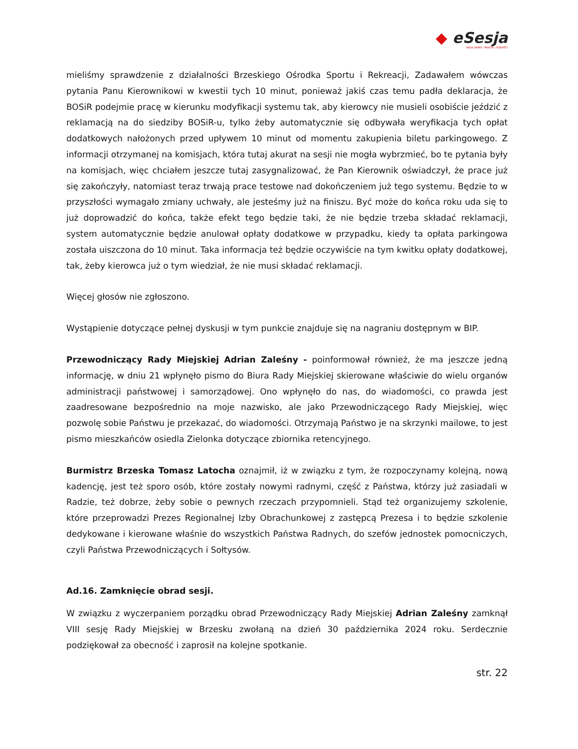◆ eSesja
RADA GMINY / MIASTA / POWIATU
mieliśmy sprawdzenie z działalności Brzeskiego Ośrodka Sportu i Rekreacji, Zadawałem wówczas pytania Panu Kierownikowi w kwestii tych 10 minut, ponieważ jakiś czas temu padła deklaracja, że BOSiR podejmie pracę w kierunku modyfikacji systemu tak, aby kierowcy nie musieli osobiście jeździć z reklamacją na do siedziby BOSiR-u, tylko żeby automatycznie się odbywała weryfikacja tych opłat dodatkowych nałożonych przed upływem 10 minut od momentu zakupienia biletu parkingowego. Z informacji otrzymanej na komisjach, która tutaj akurat na sesji nie mogła wybrzmieć, bo te pytania były na komisjach, więc chciałem jeszcze tutaj zasygnalizować, że Pan Kierownik oświadczył, że prace już się zakończyły, natomiast teraz trwają prace testowe nad dokończeniem już tego systemu. Będzie to w przyszłości wymagało zmiany uchwały, ale jesteśmy już na finiszu. Być może do końca roku uda się to już doprowadzić do końca, także efekt tego będzie taki, że nie będzie trzeba składać reklamacji, system automatycznie będzie anulował opłaty dodatkowe w przypadku, kiedy ta opłata parkingowa została uiszczona do 10 minut. Taka informacja też będzie oczywiście na tym kwitku opłaty dodatkowej, tak, żeby kierowca już o tym wiedział, że nie musi składać reklamacji.
Więcej głosów nie zgłoszono.
Wystąpienie dotyczące pełnej dyskusji w tym punkcie znajduje się na nagraniu dostępnym w BIP.
Przewodniczący Rady Miejskiej Adrian Zaleśny - poinformował również, że ma jeszcze jedną informację, w dniu 21 wpłynęło pismo do Biura Rady Miejskiej skierowane właściwie do wielu organów administracji państwowej i samorządowej. Ono wpłynęło do nas, do wiadomości, co prawda jest zaadresowane bezpośrednio na moje nazwisko, ale jako Przewodniczącego Rady Miejskiej, więc pozwolę sobie Państwu je przekazać, do wiadomości. Otrzymają Państwo je na skrzynki mailowe, to jest pismo mieszkańców osiedla Zielonka dotyczące zbiornika retencyjnego.
Burmistrz Brzeska Tomasz Latocha oznajmił, iż w związku z tym, że rozpoczynamy kolejną, nową kadencję, jest też sporo osób, które zostały nowymi radnymi, część z Państwa, którzy już zasiadali w Radzie, też dobrze, żeby sobie o pewnych rzeczach przypomnieli. Stąd też organizujemy szkolenie, które przeprowadzi Prezes Regionalnej Izby Obrachunkowej z zastępcą Prezesa i to będzie szkolenie dedykowane i kierowane właśnie do wszystkich Państwa Radnych, do szefów jednostek pomocniczych, czyli Państwa Przewodniczących i Sołtysów.
Ad.16. Zamknięcie obrad sesji.
W związku z wyczerpaniem porządku obrad Przewodniczący Rady Miejskiej Adrian Zaleśny zamknął VIII sesję Rady Miejskiej w Brzesku zwołaną na dzień 30 października 2024 roku. Serdecznie podziękował za obecność i zaprosił na kolejne spotkanie.
str. 22